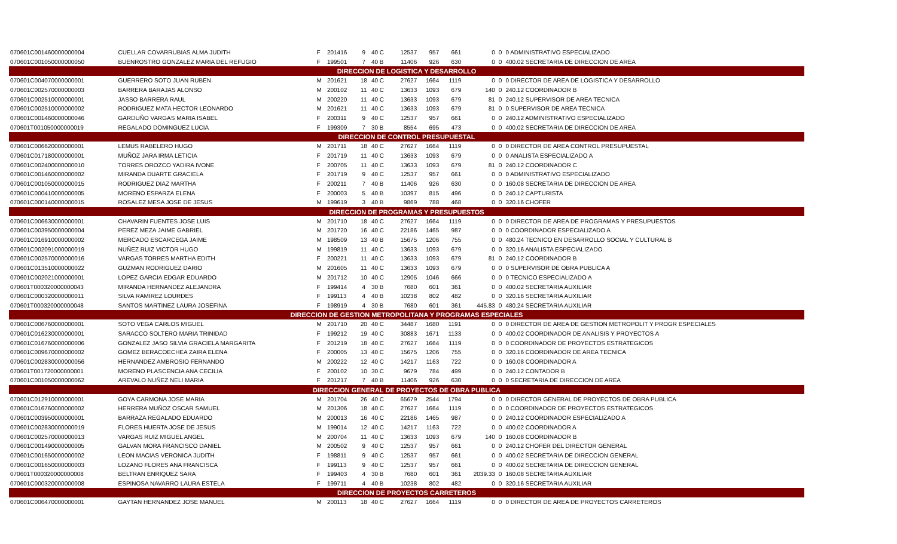| 070601C001460000000004 | CUELLAR COVARRUBIAS ALMA JUDITH | F | 201416 | 9 | 40 C | 12537 | 957 | 661 | 0 | 0 | 0 ADMINISTRATIVO ESPECIALIZADO |
| 070601C001050000000050 | BUENROSTRO GONZALEZ MARIA DEL REFUGIO | F | 199501 | 7 | 40 B | 11406 | 926 | 630 | 0 | 0 | 400.02 SECRETARIA DE DIRECCION DE AREA |
| DIRECCION DE LOGISTICA Y DESARROLLO | | | | | | | | | | | |
| 070601C004070000000001 | GUERRERO SOTO JUAN RUBEN | M | 201621 | 18 | 40 C | 27627 | 1664 | 1119 | 0 | 0 | 0 DIRECTOR DE AREA DE LOGISTICA Y DESARROLLO |
| 070601C002570000000003 | BARRERA BARAJAS ALONSO | M | 200102 | 11 | 40 C | 13633 | 1093 | 679 | 140 | 0 | 240.12 COORDINADOR B |
| 070601C002510000000001 | JASSO BARRERA RAUL | M | 200220 | 11 | 40 C | 13633 | 1093 | 679 | 81 | 0 | 240.12 SUPERVISOR DE AREA TECNICA |
| 070601C002510000000002 | RODRIGUEZ MATA HECTOR LEONARDO | M | 201621 | 11 | 40 C | 13633 | 1093 | 679 | 81 | 0 | 0 SUPERVISOR DE AREA TECNICA |
| 070601C001460000000046 | GARDUÑO VARGAS MARIA ISABEL | F | 200311 | 9 | 40 C | 12537 | 957 | 661 | 0 | 0 | 240.12 ADMINISTRATIVO ESPECIALIZADO |
| 070601T001050000000019 | REGALADO DOMINGUEZ LUCIA | F | 199309 | 7 | 30 B | 8554 | 695 | 473 | 0 | 0 | 400.02 SECRETARIA DE DIRECCION DE AREA |
| DIRECCION DE CONTROL PRESUPUESTAL | | | | | | | | | | | |
| 070601C006620000000001 | LEMUS RABELERO HUGO | M | 201711 | 18 | 40 C | 27627 | 1664 | 1119 | 0 | 0 | 0 DIRECTOR DE AREA CONTROL PRESUPUESTAL |
| 070601C017180000000001 | MUÑOZ JARA IRMA LETICIA | F | 201719 | 11 | 40 C | 13633 | 1093 | 679 | 0 | 0 | 0 ANALISTA ESPECIALIZADO A |
| 070601C002400000000010 | TORRES OROZCO YADIRA IVONE | F | 200705 | 11 | 40 C | 13633 | 1093 | 679 | 81 | 0 | 240.12 COORDINADOR C |
| 070601C001460000000002 | MIRANDA DUARTE GRACIELA | F | 201719 | 9 | 40 C | 12537 | 957 | 661 | 0 | 0 | 0 ADMINISTRATIVO ESPECIALIZADO |
| 070601C001050000000015 | RODRIGUEZ DIAZ MARTHA | F | 200211 | 7 | 40 B | 11406 | 926 | 630 | 0 | 0 | 160.08 SECRETARIA DE DIRECCION DE AREA |
| 070601C000410000000005 | MORENO ESPARZA ELENA | F | 200003 | 5 | 40 B | 10397 | 815 | 496 | 0 | 0 | 240.12 CAPTURISTA |
| 070601C000140000000015 | ROSALEZ MESA JOSE DE JESUS | M | 199619 | 3 | 40 B | 9869 | 788 | 468 | 0 | 0 | 320.16 CHOFER |
| DIRECCION DE PROGRAMAS Y PRESUPUESTOS | | | | | | | | | | | |
| 070601C006630000000001 | CHAVARIN FUENTES JOSE LUIS | M | 201710 | 18 | 40 C | 27627 | 1664 | 1119 | 0 | 0 | 0 DIRECTOR DE AREA DE PROGRAMAS Y PRESUPUESTOS |
| 070601C003950000000004 | PEREZ MEZA JAIME GABRIEL | M | 201720 | 16 | 40 C | 22186 | 1465 | 987 | 0 | 0 | 0 COORDINADOR ESPECIALIZADO A |
| 070601C016910000000002 | MERCADO ESCARCEGA JAIME | M | 198509 | 13 | 40 B | 15675 | 1206 | 755 | 0 | 0 | 480.24 TECNICO EN DESARROLLO SOCIAL Y CULTURAL B |
| 070601C002091000000019 | NUÑEZ RUIZ VICTOR HUGO | M | 199819 | 11 | 40 C | 13633 | 1093 | 679 | 0 | 0 | 320.16 ANALISTA ESPECIALIZADO |
| 070601C002570000000016 | VARGAS TORRES MARTHA EDITH | F | 200221 | 11 | 40 C | 13633 | 1093 | 679 | 81 | 0 | 240.12 COORDINADOR B |
| 070601C013510000000022 | GUZMAN RODRIGUEZ DARIO | M | 201605 | 11 | 40 C | 13633 | 1093 | 679 | 0 | 0 | 0 SUPERVISOR DE OBRA PUBLICA A |
| 070601C002021000000001 | LOPEZ GARCIA EDGAR EDUARDO | M | 201712 | 10 | 40 C | 12905 | 1046 | 666 | 0 | 0 | 0 TECNICO ESPECIALIZADO A |
| 070601T000320000000043 | MIRANDA HERNANDEZ ALEJANDRA | F | 199414 | 4 | 30 B | 7680 | 601 | 361 | 0 | 0 | 400.02 SECRETARIA AUXILIAR |
| 070601C000320000000011 | SILVA RAMIREZ LOURDES | F | 199113 | 4 | 40 B | 10238 | 802 | 482 | 0 | 0 | 320.16 SECRETARIA AUXILIAR |
| 070601T000320000000048 | SANTOS MARTINEZ LAURA JOSEFINA | F | 198919 | 4 | 30 B | 7680 | 601 | 361 | 445.83 | 0 | 480.24 SECRETARIA AUXILIAR |
| DIRECCION DE GESTION METROPOLITANA Y PROGRAMAS ESPECIALES | | | | | | | | | | | |
| 070601C006760000000001 | SOTO VEGA CARLOS MIGUEL | M | 201710 | 20 | 40 C | 34487 | 1680 | 1191 | 0 | 0 | 0 DIRECTOR DE AREA DE GESTION METROPOLIT Y PROGR ESPECIALES |
| 070601C016230000000001 | SARACCO SOLTERO MARIA TRINIDAD | F | 199212 | 19 | 40 C | 30883 | 1671 | 1133 | 0 | 0 | 400.02 COORDINADOR DE ANALISIS Y PROYECTOS A |
| 070601C016760000000006 | GONZALEZ JASO SILVIA GRACIELA MARGARITA | F | 201219 | 18 | 40 C | 27627 | 1664 | 1119 | 0 | 0 | 0 COORDINADOR DE PROYECTOS ESTRATEGICOS |
| 070601C009670000000002 | GOMEZ BERACOECHEA ZAIRA ELENA | F | 200005 | 13 | 40 C | 15675 | 1206 | 755 | 0 | 0 | 320.16 COORDINADOR DE AREA TECNICA |
| 070601C002830000000056 | HERNANDEZ AMBROSIO FERNANDO | M | 200222 | 12 | 40 C | 14217 | 1163 | 722 | 0 | 0 | 160.08 COORDINADOR A |
| 070601T001720000000001 | MORENO PLASCENCIA ANA CECILIA | F | 200102 | 10 | 30 C | 9679 | 784 | 499 | 0 | 0 | 240.12 CONTADOR B |
| 070601C001050000000062 | AREVALO NUÑEZ NELI MARIA | F | 201217 | 7 | 40 B | 11406 | 926 | 630 | 0 | 0 | 0 SECRETARIA DE DIRECCION DE AREA |
| DIRECCION GENERAL DE PROYECTOS DE OBRA PUBLICA | | | | | | | | | | | |
| 070601C012910000000001 | GOYA CARMONA JOSE MARIA | M | 201704 | 26 | 40 C | 65679 | 2544 | 1794 | 0 | 0 | 0 DIRECTOR GENERAL DE PROYECTOS DE OBRA PUBLICA |
| 070601C016760000000002 | HERRERA MUÑOZ OSCAR SAMUEL | M | 201306 | 18 | 40 C | 27627 | 1664 | 1119 | 0 | 0 | 0 COORDINADOR DE PROYECTOS ESTRATEGICOS |
| 070601C003950000000001 | BARRAZA REGALADO EDUARDO | M | 200013 | 16 | 40 C | 22186 | 1465 | 987 | 0 | 0 | 240.12 COORDINADOR ESPECIALIZADO A |
| 070601C002830000000019 | FLORES HUERTA JOSE DE JESUS | M | 199014 | 12 | 40 C | 14217 | 1163 | 722 | 0 | 0 | 400.02 COORDINADOR A |
| 070601C002570000000013 | VARGAS RUIZ MIGUEL ANGEL | M | 200704 | 11 | 40 C | 13633 | 1093 | 679 | 140 | 0 | 160.08 COORDINADOR B |
| 070601C001490000000005 | GALVAN MORA FRANCISCO DANIEL | M | 200502 | 9 | 40 C | 12537 | 957 | 661 | 0 | 0 | 240.12 CHOFER DEL DIRECTOR GENERAL |
| 070601C001650000000002 | LEON MACIAS VERONICA JUDITH | F | 198811 | 9 | 40 C | 12537 | 957 | 661 | 0 | 0 | 400.02 SECRETARIA DE DIRECCION GENERAL |
| 070601C001650000000003 | LOZANO FLORES ANA FRANCISCA | F | 199113 | 9 | 40 C | 12537 | 957 | 661 | 0 | 0 | 400.02 SECRETARIA DE DIRECCION GENERAL |
| 070601T000320000000008 | BELTRAN ENRIQUEZ SARA | F | 199403 | 4 | 30 B | 7680 | 601 | 361 | 2039.33 | 0 | 160.08 SECRETARIA AUXILIAR |
| 070601C000320000000008 | ESPINOSA NAVARRO LAURA ESTELA | F | 199711 | 4 | 40 B | 10238 | 802 | 482 | 0 | 0 | 320.16 SECRETARIA AUXILIAR |
| DIRECCION DE PROYECTOS CARRETEROS | | | | | | | | | | | |
| 070601C006470000000001 | GAYTAN HERNANDEZ JOSE MANUEL | M | 200113 | 18 | 40 C | 27627 | 1664 | 1119 | 0 | 0 | 0 DIRECTOR DE AREA DE PROYECTOS CARRETEROS |